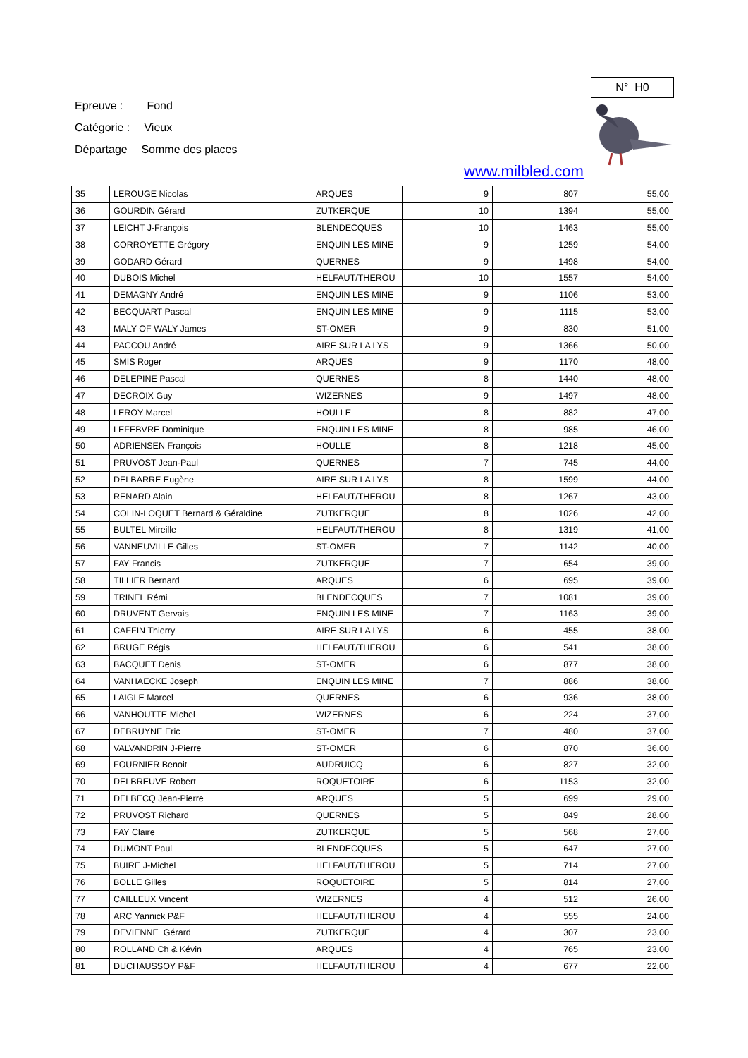N° H0
Epreuve : Fond
Catégorie : Vieux
Départage Somme des places
www.milbled.com
| 35 | LEROUGE Nicolas | ARQUES | 9 | 807 | 55,00 |
| 36 | GOURDIN Gérard | ZUTKERQUE | 10 | 1394 | 55,00 |
| 37 | LEICHT J-François | BLENDECQUES | 10 | 1463 | 55,00 |
| 38 | CORROYETTE Grégory | ENQUIN LES MINE | 9 | 1259 | 54,00 |
| 39 | GODARD Gérard | QUERNES | 9 | 1498 | 54,00 |
| 40 | DUBOIS Michel | HELFAUT/THEROU | 10 | 1557 | 54,00 |
| 41 | DEMAGNY André | ENQUIN LES MINE | 9 | 1106 | 53,00 |
| 42 | BECQUART Pascal | ENQUIN LES MINE | 9 | 1115 | 53,00 |
| 43 | MALY OF WALY James | ST-OMER | 9 | 830 | 51,00 |
| 44 | PACCOU André | AIRE SUR LA LYS | 9 | 1366 | 50,00 |
| 45 | SMIS Roger | ARQUES | 9 | 1170 | 48,00 |
| 46 | DELEPINE Pascal | QUERNES | 8 | 1440 | 48,00 |
| 47 | DECROIX Guy | WIZERNES | 9 | 1497 | 48,00 |
| 48 | LEROY Marcel | HOULLE | 8 | 882 | 47,00 |
| 49 | LEFEBVRE Dominique | ENQUIN LES MINE | 8 | 985 | 46,00 |
| 50 | ADRIENSEN François | HOULLE | 8 | 1218 | 45,00 |
| 51 | PRUVOST Jean-Paul | QUERNES | 7 | 745 | 44,00 |
| 52 | DELBARRE Eugène | AIRE SUR LA LYS | 8 | 1599 | 44,00 |
| 53 | RENARD Alain | HELFAUT/THEROU | 8 | 1267 | 43,00 |
| 54 | COLIN-LOQUET Bernard & Géraldine | ZUTKERQUE | 8 | 1026 | 42,00 |
| 55 | BULTEL Mireille | HELFAUT/THEROU | 8 | 1319 | 41,00 |
| 56 | VANNEUVILLE Gilles | ST-OMER | 7 | 1142 | 40,00 |
| 57 | FAY Francis | ZUTKERQUE | 7 | 654 | 39,00 |
| 58 | TILLIER Bernard | ARQUES | 6 | 695 | 39,00 |
| 59 | TRINEL Rémi | BLENDECQUES | 7 | 1081 | 39,00 |
| 60 | DRUVENT Gervais | ENQUIN LES MINE | 7 | 1163 | 39,00 |
| 61 | CAFFIN Thierry | AIRE SUR LA LYS | 6 | 455 | 38,00 |
| 62 | BRUGE Régis | HELFAUT/THEROU | 6 | 541 | 38,00 |
| 63 | BACQUET Denis | ST-OMER | 6 | 877 | 38,00 |
| 64 | VANHAECKE Joseph | ENQUIN LES MINE | 7 | 886 | 38,00 |
| 65 | LAIGLE Marcel | QUERNES | 6 | 936 | 38,00 |
| 66 | VANHOUTTE Michel | WIZERNES | 6 | 224 | 37,00 |
| 67 | DEBRUYNE Eric | ST-OMER | 7 | 480 | 37,00 |
| 68 | VALVANDRIN J-Pierre | ST-OMER | 6 | 870 | 36,00 |
| 69 | FOURNIER Benoit | AUDRUICQ | 6 | 827 | 32,00 |
| 70 | DELBREUVE Robert | ROQUETOIRE | 6 | 1153 | 32,00 |
| 71 | DELBECQ Jean-Pierre | ARQUES | 5 | 699 | 29,00 |
| 72 | PRUVOST Richard | QUERNES | 5 | 849 | 28,00 |
| 73 | FAY Claire | ZUTKERQUE | 5 | 568 | 27,00 |
| 74 | DUMONT Paul | BLENDECQUES | 5 | 647 | 27,00 |
| 75 | BUIRE J-Michel | HELFAUT/THEROU | 5 | 714 | 27,00 |
| 76 | BOLLE Gilles | ROQUETOIRE | 5 | 814 | 27,00 |
| 77 | CAILLEUX Vincent | WIZERNES | 4 | 512 | 26,00 |
| 78 | ARC Yannick P&F | HELFAUT/THEROU | 4 | 555 | 24,00 |
| 79 | DEVIENNE Gérard | ZUTKERQUE | 4 | 307 | 23,00 |
| 80 | ROLLAND Ch & Kévin | ARQUES | 4 | 765 | 23,00 |
| 81 | DUCHAUSSOY P&F | HELFAUT/THEROU | 4 | 677 | 22,00 |